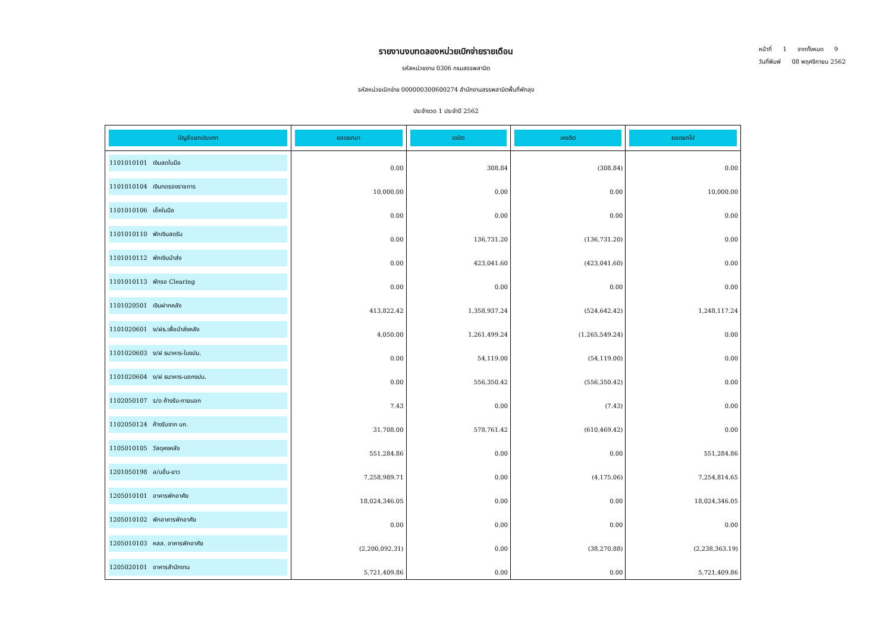รายงานงบทดลองหน่วยเบิกจ่ายรายเดือน
รหัสหน่วยงาน 0306 กรมสรรพสามิต
รหัสหน่วยเบิกจ่าย 000000300600274 สำนักงานสรรพสามิตพื้นที่พัทลุง
ประจำงวด 1 ประจำปี 2562
หน้าที่ 1 จากทั้งหมด 9
วันที่พิมพ์ 08 พฤศจิกายน 2562
| บัญชีแยกประเภท | ยอดยกมา | เดบิต | เครดิต | ยอดยกไป |
| --- | --- | --- | --- | --- |
| 1101010101 เงินสดในมือ | 0.00 | 308.84 | (308.84) | 0.00 |
| 1101010104 เงินทดรองราชการ | 10,000.00 | 0.00 | 0.00 | 10,000.00 |
| 1101010106 เช็คในมือ | 0.00 | 0.00 | 0.00 | 0.00 |
| 1101010110 พักเงินสดรับ | 0.00 | 136,731.20 | (136,731.20) | 0.00 |
| 1101010112 พักเงินนำส่ง | 0.00 | 423,041.60 | (423,041.60) | 0.00 |
| 1101010113 พักรอ Clearing | 0.00 | 0.00 | 0.00 | 0.00 |
| 1101020501 เงินฝากคลัง | 413,822.42 | 1,358,937.24 | (524,642.42) | 1,248,117.24 |
| 1101020601 ง/ฝธ.เพื่อนำส่งคลัง | 4,050.00 | 1,261,499.24 | (1,265,549.24) | 0.00 |
| 1101020603 ง/ฝ ธนาคาร-ในงปม. | 0.00 | 54,119.00 | (54,119.00) | 0.00 |
| 1101020604 ง/ฝ ธนาคาร-นอกงปม. | 0.00 | 556,350.42 | (556,350.42) | 0.00 |
| 1102050107 ร/ด ค้างรับ-ภายนอก | 7.43 | 0.00 | (7.43) | 0.00 |
| 1102050124 ค้างรับจาก บก. | 31,708.00 | 578,761.42 | (610,469.42) | 0.00 |
| 1105010105 วัสดุคงคลัง | 551,284.86 | 0.00 | 0.00 | 551,284.86 |
| 1201050198 ล/นอื่น-ยาว | 7,258,989.71 | 0.00 | (4,175.06) | 7,254,814.65 |
| 1205010101 อาคารพักอาศัย | 18,024,346.05 | 0.00 | 0.00 | 18,024,346.05 |
| 1205010102 พักอาคารพักอาศัย | 0.00 | 0.00 | 0.00 | 0.00 |
| 1205010103 คสส. อาคารพักอาศัย | (2,200,092.31) | 0.00 | (38,270.88) | (2,238,363.19) |
| 1205020101 อาคารสำนักงาน | 5,721,409.86 | 0.00 | 0.00 | 5,721,409.86 |